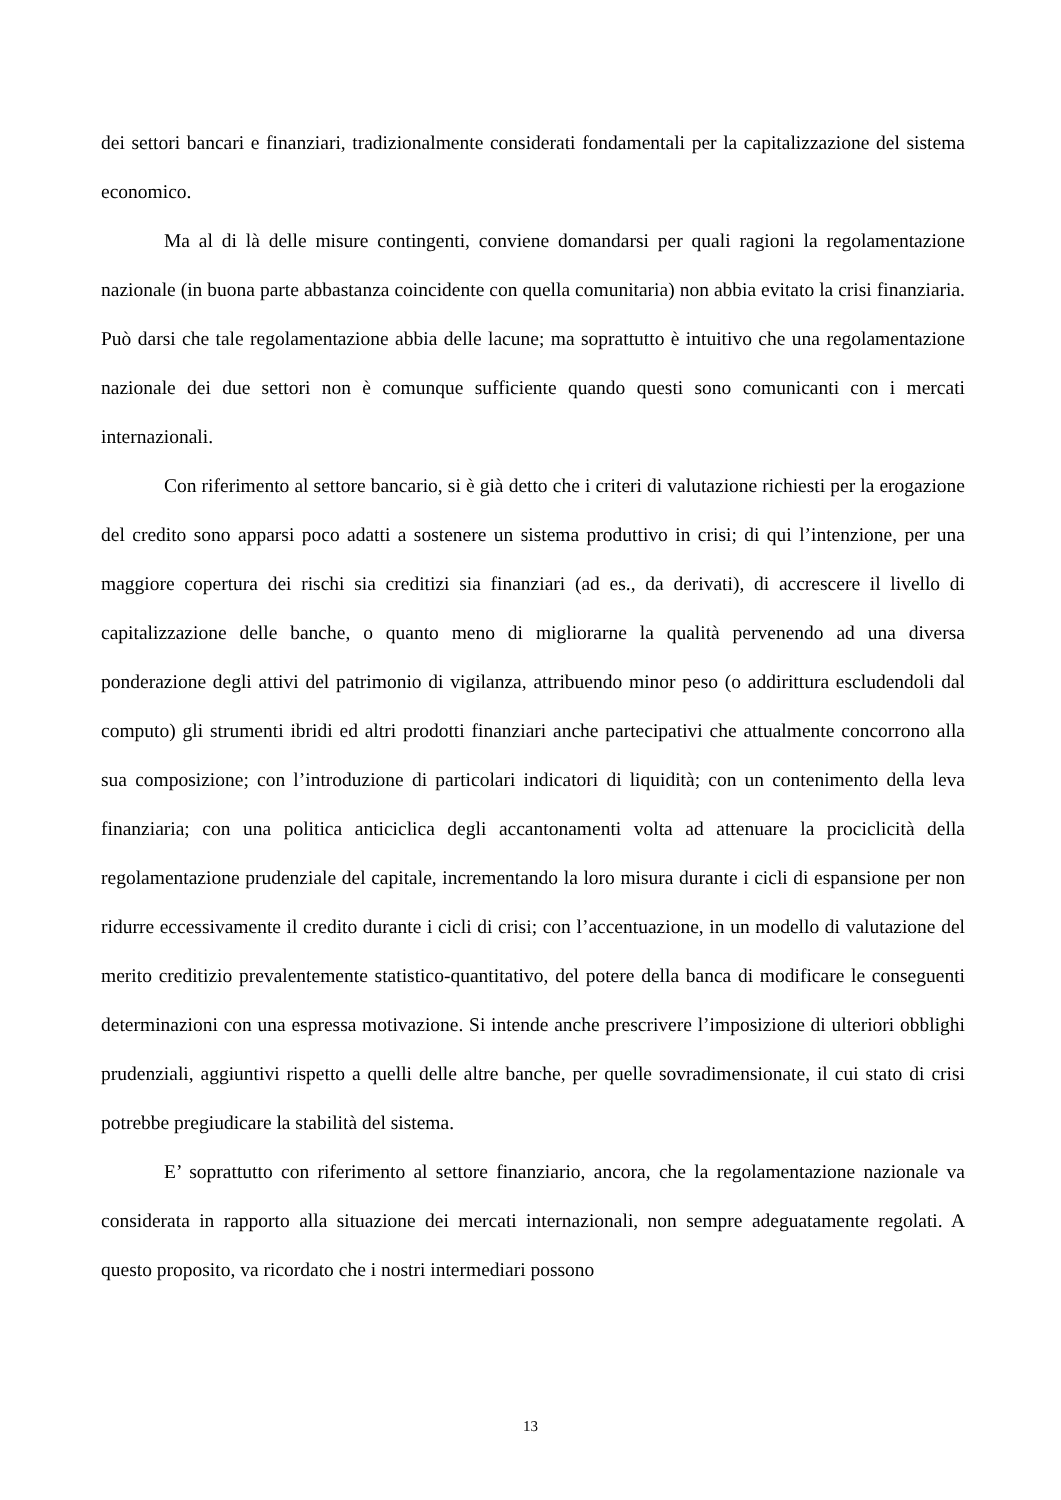dei settori bancari e finanziari, tradizionalmente considerati fondamentali per la capitalizzazione del sistema economico.
Ma al di là delle misure contingenti, conviene domandarsi per quali ragioni la regolamentazione nazionale (in buona parte abbastanza coincidente con quella comunitaria) non abbia evitato la crisi finanziaria. Può darsi che tale regolamentazione abbia delle lacune; ma soprattutto è intuitivo che una regolamentazione nazionale dei due settori non è comunque sufficiente quando questi sono comunicanti con i mercati internazionali.
Con riferimento al settore bancario, si è già detto che i criteri di valutazione richiesti per la erogazione del credito sono apparsi poco adatti a sostenere un sistema produttivo in crisi; di qui l’intenzione, per una maggiore copertura dei rischi sia creditizi sia finanziari (ad es., da derivati), di accrescere il livello di capitalizzazione delle banche, o quanto meno di migliorarne la qualità pervenendo ad una diversa ponderazione degli attivi del patrimonio di vigilanza, attribuendo minor peso (o addirittura escludendoli dal computo) gli strumenti ibridi ed altri prodotti finanziari anche partecipativi che attualmente concorrono alla sua composizione; con l’introduzione di particolari indicatori di liquidità; con un contenimento della leva finanziaria; con una politica anticiclica degli accantonamenti volta ad attenuare la prociclicità della regolamentazione prudenziale del capitale, incrementando la loro misura durante i cicli di espansione per non ridurre eccessivamente il credito durante i cicli di crisi; con l’accentuazione, in un modello di valutazione del merito creditizio prevalentemente statistico-quantitativo, del potere della banca di modificare le conseguenti determinazioni con una espressa motivazione. Si intende anche prescrivere l’imposizione di ulteriori obblighi prudenziali, aggiuntivi rispetto a quelli delle altre banche, per quelle sovradimensionate, il cui stato di crisi potrebbe pregiudicare la stabilità del sistema.
E’ soprattutto con riferimento al settore finanziario, ancora, che la regolamentazione nazionale va considerata in rapporto alla situazione dei mercati internazionali, non sempre adeguatamente regolati. A questo proposito, va ricordato che i nostri intermediari possono
13